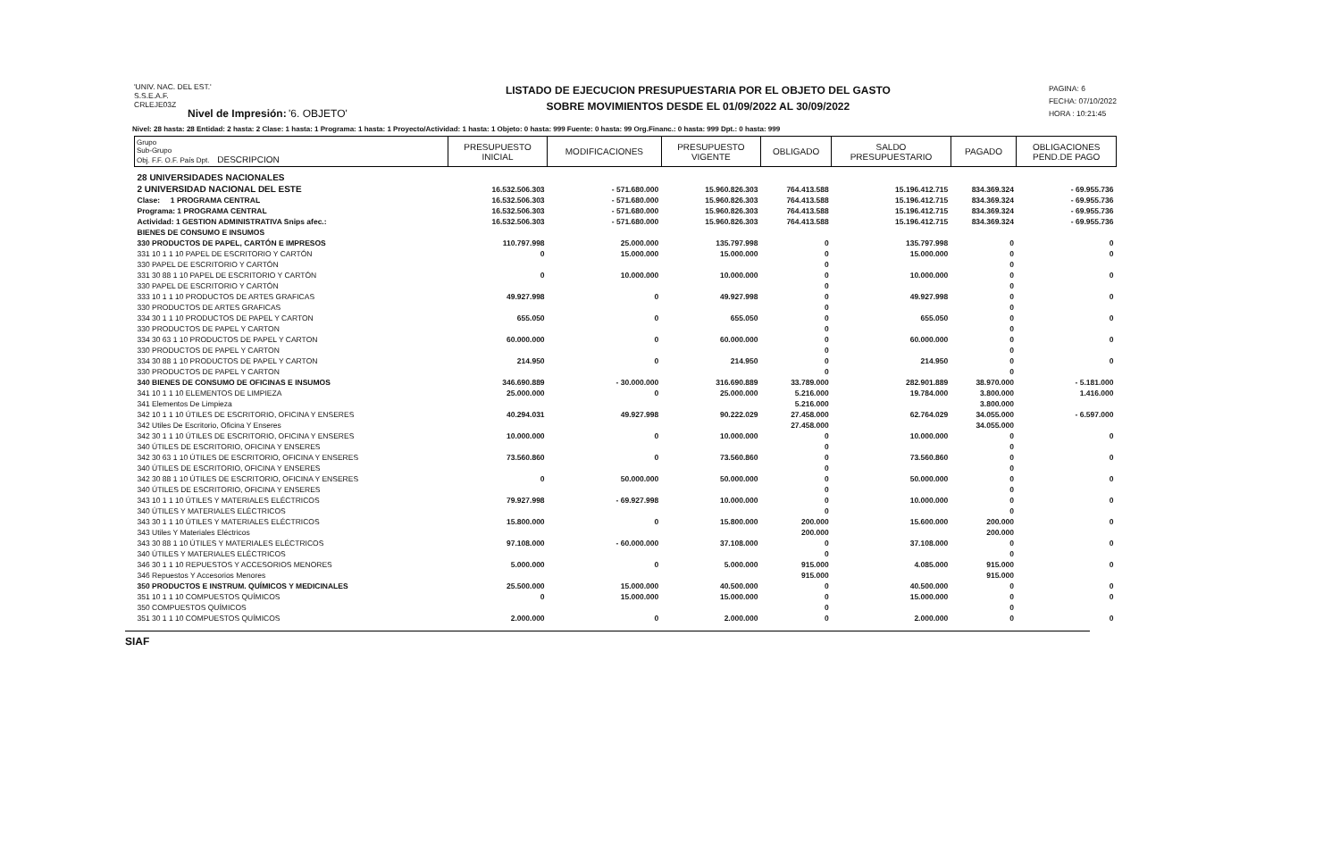'UNIV. NAC. DEL EST.'
S.S.E.A.F.
CRLEJE03Z
Nivel de Impresión: '6. OBJETO'
LISTADO DE EJECUCION PRESUPUESTARIA POR EL OBJETO DEL GASTO
SOBRE MOVIMIENTOS DESDE EL 01/09/2022 AL 30/09/2022
PAGINA: 6
FECHA: 07/10/2022
HORA : 10:21:45
Nivel: 28 hasta: 28 Entidad: 2 hasta: 2 Clase: 1 hasta: 1 Programa: 1 hasta: 1 Proyecto/Actividad: 1 hasta: 1 Objeto: 0 hasta: 999 Fuente: 0 hasta: 99 Org.Financ.: 0 hasta: 999 Dpt.: 0 hasta: 999
| Grupo Sub-Grupo Obj. F.F. O.F. País Dpt. DESCRIPCION | PRESUPUESTO INICIAL | MODIFICACIONES | PRESUPUESTO VIGENTE | OBLIGADO | SALDO PRESUPUESTARIO | PAGADO | OBLIGACIONES PEND.DE PAGO |
| --- | --- | --- | --- | --- | --- | --- | --- |
| 28 UNIVERSIDADES NACIONALES | | | | | | | |
| 2 UNIVERSIDAD NACIONAL DEL ESTE | 16.532.506.303 | - 571.680.000 | 15.960.826.303 | 764.413.588 | 15.196.412.715 | 834.369.324 | - 69.955.736 |
| Clase: 1 PROGRAMA CENTRAL | 16.532.506.303 | - 571.680.000 | 15.960.826.303 | 764.413.588 | 15.196.412.715 | 834.369.324 | - 69.955.736 |
| Programa: 1 PROGRAMA CENTRAL | 16.532.506.303 | - 571.680.000 | 15.960.826.303 | 764.413.588 | 15.196.412.715 | 834.369.324 | - 69.955.736 |
| Actividad: 1 GESTION ADMINISTRATIVA Snips afec.: | 16.532.506.303 | - 571.680.000 | 15.960.826.303 | 764.413.588 | 15.196.412.715 | 834.369.324 | - 69.955.736 |
| BIENES DE CONSUMO E INSUMOS | | | | | | | |
| 330 PRODUCTOS DE PAPEL, CARTÓN E IMPRESOS | 110.797.998 | 25.000.000 | 135.797.998 | 0 | 135.797.998 | 0 | 0 |
| 331 10 1 1 10 PAPEL DE ESCRITORIO Y CARTÓN | 0 | 15.000.000 | 15.000.000 | 0 | 15.000.000 | 0 | 0 |
| 330 PAPEL DE ESCRITORIO Y CARTÓN | | | | 0 | | 0 | |
| 331 30 88 1 10 PAPEL DE ESCRITORIO Y CARTÓN | 0 | 10.000.000 | 10.000.000 | 0 | 10.000.000 | 0 | 0 |
| 330 PAPEL DE ESCRITORIO Y CARTÓN | | | | 0 | | 0 | |
| 333 10 1 1 10 PRODUCTOS DE ARTES GRAFICAS | 49.927.998 | 0 | 49.927.998 | 0 | 49.927.998 | 0 | 0 |
| 330 PRODUCTOS DE ARTES GRAFICAS | | | | 0 | | 0 | |
| 334 30 1 1 10 PRODUCTOS DE PAPEL Y CARTON | 655.050 | 0 | 655.050 | 0 | 655.050 | 0 | 0 |
| 330 PRODUCTOS DE PAPEL Y CARTON | | | | 0 | | 0 | |
| 334 30 63 1 10 PRODUCTOS DE PAPEL Y CARTON | 60.000.000 | 0 | 60.000.000 | 0 | 60.000.000 | 0 | 0 |
| 330 PRODUCTOS DE PAPEL Y CARTON | | | | 0 | | 0 | |
| 334 30 88 1 10 PRODUCTOS DE PAPEL Y CARTON | 214.950 | 0 | 214.950 | 0 | 214.950 | 0 | 0 |
| 330 PRODUCTOS DE PAPEL Y CARTON | | | | 0 | | 0 | |
| 340 BIENES DE CONSUMO DE OFICINAS E INSUMOS | 346.690.889 | - 30.000.000 | 316.690.889 | 33.789.000 | 282.901.889 | 38.970.000 | - 5.181.000 |
| 341 10 1 1 10 ELEMENTOS DE LIMPIEZA | 25.000.000 | 0 | 25.000.000 | 5.216.000 | 19.784.000 | 3.800.000 | 1.416.000 |
| 341 Elementos De Limpieza | | | | 5.216.000 | | 3.800.000 | |
| 342 10 1 1 10 ÚTILES DE ESCRITORIO, OFICINA Y ENSERES | 40.294.031 | 49.927.998 | 90.222.029 | 27.458.000 | 62.764.029 | 34.055.000 | - 6.597.000 |
| 342 Utiles De Escritorio, Oficina Y Enseres | | | | 27.458.000 | | 34.055.000 | |
| 342 30 1 1 10 ÚTILES DE ESCRITORIO, OFICINA Y ENSERES | 10.000.000 | 0 | 10.000.000 | 0 | 10.000.000 | 0 | 0 |
| 340 ÚTILES DE ESCRITORIO, OFICINA Y ENSERES | | | | 0 | | 0 | |
| 342 30 63 1 10 ÚTILES DE ESCRITORIO, OFICINA Y ENSERES | 73.560.860 | 0 | 73.560.860 | 0 | 73.560.860 | 0 | 0 |
| 340 ÚTILES DE ESCRITORIO, OFICINA Y ENSERES | | | | 0 | | 0 | |
| 342 30 88 1 10 ÚTILES DE ESCRITORIO, OFICINA Y ENSERES | 0 | 50.000.000 | 50.000.000 | 0 | 50.000.000 | 0 | 0 |
| 340 ÚTILES DE ESCRITORIO, OFICINA Y ENSERES | | | | 0 | | 0 | |
| 343 10 1 1 10 ÚTILES Y MATERIALES ELÉCTRICOS | 79.927.998 | - 69.927.998 | 10.000.000 | 0 | 10.000.000 | 0 | 0 |
| 340 ÚTILES Y MATERIALES ELÉCTRICOS | | | | 0 | | 0 | |
| 343 30 1 1 10 ÚTILES Y MATERIALES ELÉCTRICOS | 15.800.000 | 0 | 15.800.000 | 200.000 | 15.600.000 | 200.000 | 0 |
| 343 Utiles Y Materiales Eléctricos | | | | 200.000 | | 200.000 | |
| 343 30 88 1 10 ÚTILES Y MATERIALES ELÉCTRICOS | 97.108.000 | - 60.000.000 | 37.108.000 | 0 | 37.108.000 | 0 | 0 |
| 340 ÚTILES Y MATERIALES ELÉCTRICOS | | | | 0 | | 0 | |
| 346 30 1 1 10 REPUESTOS Y ACCESORIOS MENORES | 5.000.000 | 0 | 5.000.000 | 915.000 | 4.085.000 | 915.000 | 0 |
| 346 Repuestos Y Accesorios Menores | | | | 915.000 | | 915.000 | |
| 350 PRODUCTOS E INSTRUM. QUÍMICOS Y MEDICINALES | 25.500.000 | 15.000.000 | 40.500.000 | 0 | 40.500.000 | 0 | 0 |
| 351 10 1 1 10 COMPUESTOS QUÍMICOS | 0 | 15.000.000 | 15.000.000 | 0 | 15.000.000 | 0 | 0 |
| 350 COMPUESTOS QUÍMICOS | | | | 0 | | 0 | |
| 351 30 1 1 10 COMPUESTOS QUÍMICOS | 2.000.000 | 0 | 2.000.000 | 0 | 2.000.000 | 0 | 0 |
SIAF